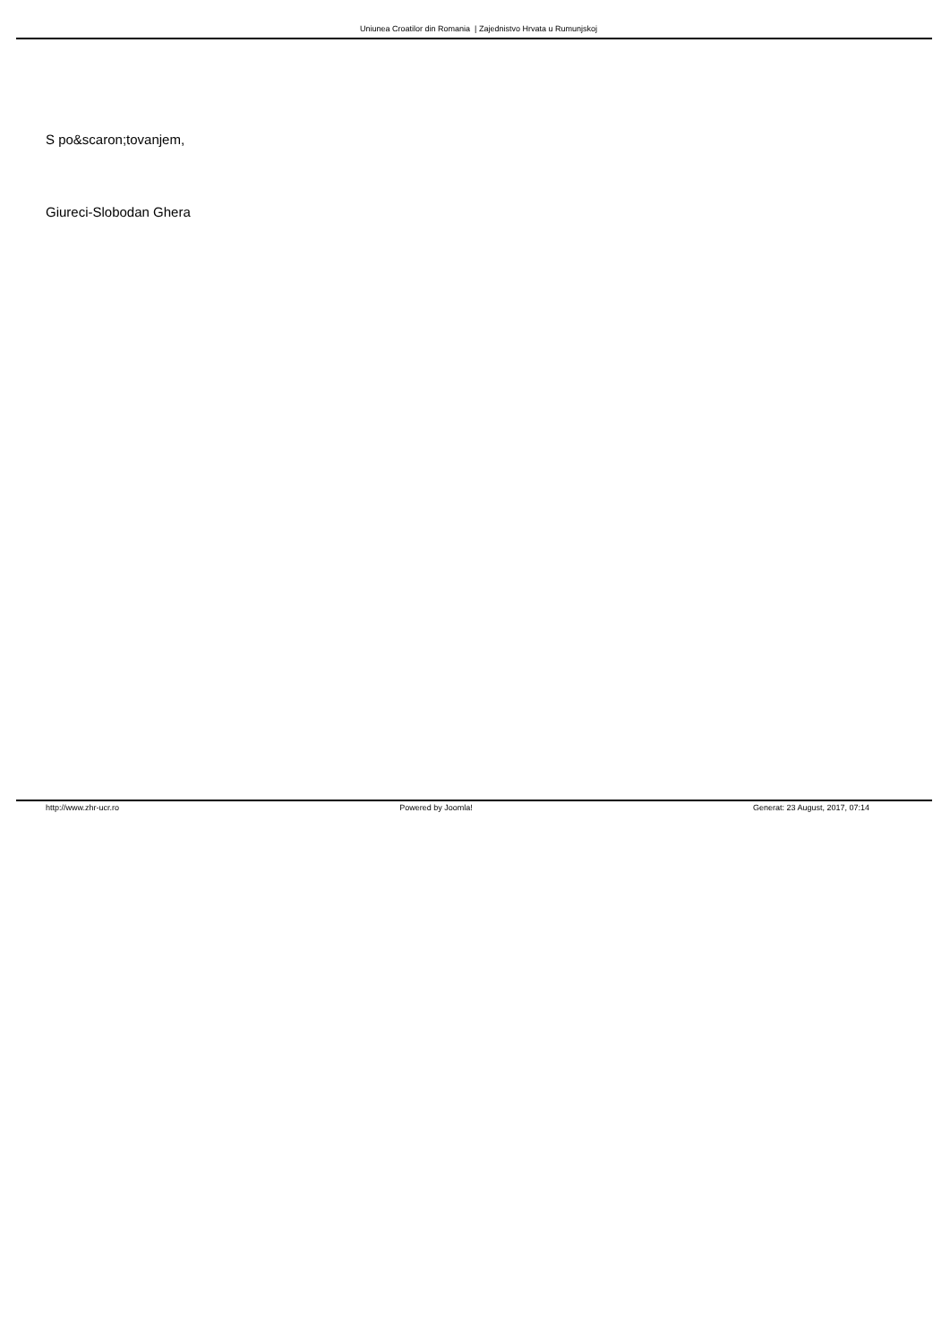Uniunea Croatilor din Romania | Zajednistvo Hrvata u Rumunjskoj
S po&scaron;tovanjem,
Giureci-Slobodan Ghera
http://www.zhr-ucr.ro Powered by Joomla! Generat: 23 August, 2017, 07:14